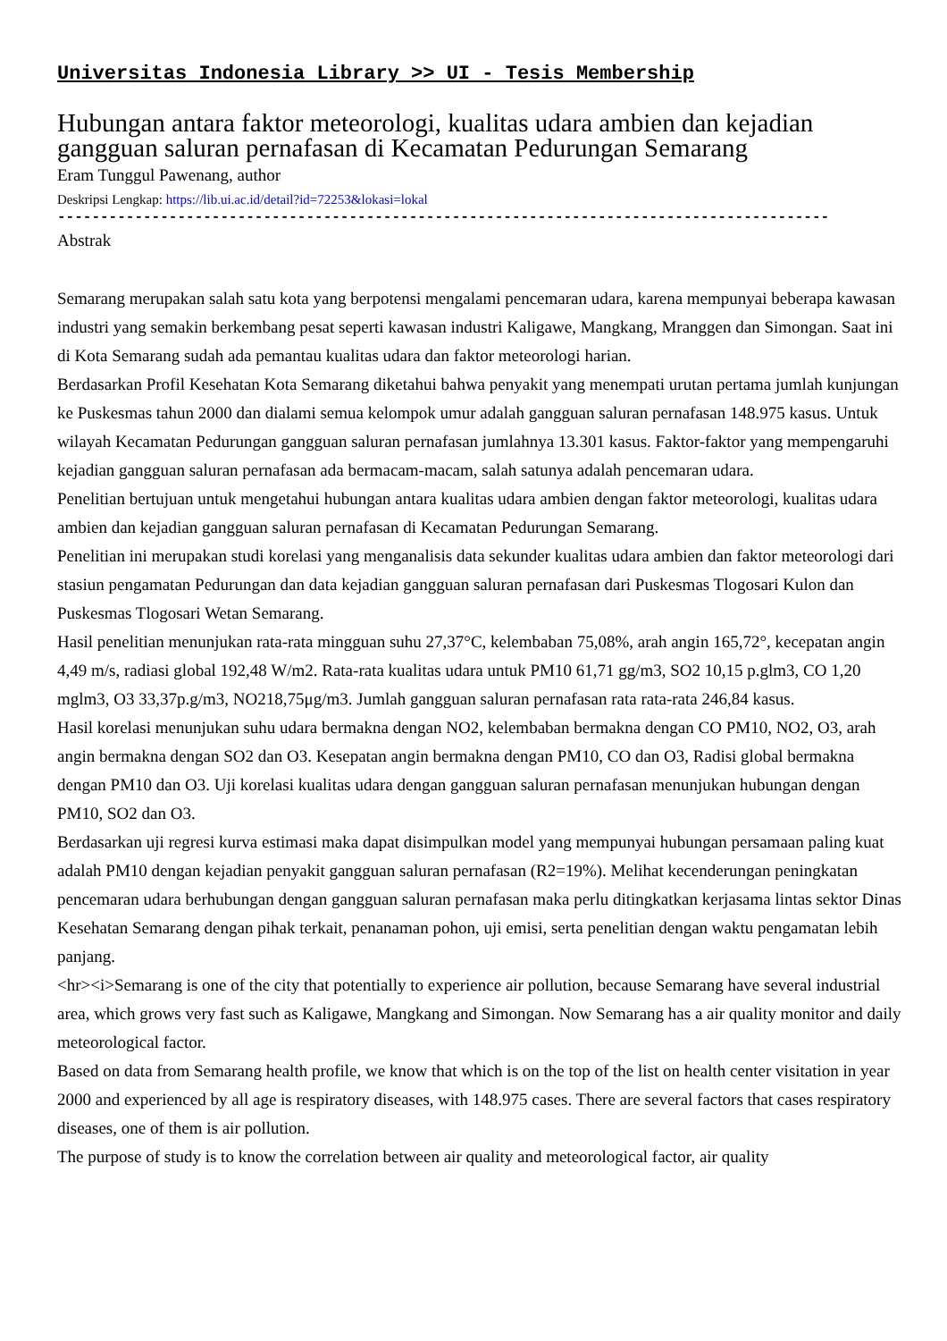Universitas Indonesia Library >> UI - Tesis Membership
Hubungan antara faktor meteorologi, kualitas udara ambien dan kejadian gangguan saluran pernafasan di Kecamatan Pedurungan Semarang
Eram Tunggul Pawenang, author
Deskripsi Lengkap: https://lib.ui.ac.id/detail?id=72253&lokasi=lokal
------------------------------------------------------------------------------------------
Abstrak
Semarang merupakan salah satu kota yang berpotensi mengalami pencemaran udara, karena mempunyai beberapa kawasan industri yang semakin berkembang pesat seperti kawasan industri Kaligawe, Mangkang, Mranggen dan Simongan. Saat ini di Kota Semarang sudah ada pemantau kualitas udara dan faktor meteorologi harian.
Berdasarkan Profil Kesehatan Kota Semarang diketahui bahwa penyakit yang menempati urutan pertama jumlah kunjungan ke Puskesmas tahun 2000 dan dialami semua kelompok umur adalah gangguan saluran pernafasan 148.975 kasus. Untuk wilayah Kecamatan Pedurungan gangguan saluran pernafasan jumlahnya 13.301 kasus. Faktor-faktor yang mempengaruhi kejadian gangguan saluran pernafasan ada bermacam-macam, salah satunya adalah pencemaran udara.
Penelitian bertujuan untuk mengetahui hubungan antara kualitas udara ambien dengan faktor meteorologi, kualitas udara ambien dan kejadian gangguan saluran pernafasan di Kecamatan Pedurungan Semarang.
Penelitian ini merupakan studi korelasi yang menganalisis data sekunder kualitas udara ambien dan faktor meteorologi dari stasiun pengamatan Pedurungan dan data kejadian gangguan saluran pernafasan dari Puskesmas Tlogosari Kulon dan Puskesmas Tlogosari Wetan Semarang.
Hasil penelitian menunjukan rata-rata mingguan suhu 27,37°C, kelembaban 75,08%, arah angin 165,72°, kecepatan angin 4,49 m/s, radiasi global 192,48 W/m2. Rata-rata kualitas udara untuk PM10 61,71 gg/m3, SO2 10,15 p.glm3, CO 1,20 mglm3, O3 33,37p.g/m3, NO218,75μg/m3. Jumlah gangguan saluran pernafasan rata rata-rata 246,84 kasus.
Hasil korelasi menunjukan suhu udara bermakna dengan NO2, kelembaban bermakna dengan CO PM10, NO2, O3, arah angin bermakna dengan SO2 dan O3. Kesepatan angin bermakna dengan PM10, CO dan O3, Radisi global bermakna dengan PM10 dan O3. Uji korelasi kualitas udara dengan gangguan saluran pernafasan menunjukan hubungan dengan PM10, SO2 dan O3.
Berdasarkan uji regresi kurva estimasi maka dapat disimpulkan model yang mempunyai hubungan persamaan paling kuat adalah PM10 dengan kejadian penyakit gangguan saluran pernafasan (R2=19%). Melihat kecenderungan peningkatan pencemaran udara berhubungan dengan gangguan saluran pernafasan maka perlu ditingkatkan kerjasama lintas sektor Dinas Kesehatan Semarang dengan pihak terkait, penanaman pohon, uji emisi, serta penelitian dengan waktu pengamatan lebih panjang.
<hr><i>Semarang is one of the city that potentially to experience air pollution, because Semarang have several industrial area, which grows very fast such as Kaligawe, Mangkang and Simongan. Now Semarang has a air quality monitor and daily meteorological factor.
Based on data from Semarang health profile, we know that which is on the top of the list on health center visitation in year 2000 and experienced by all age is respiratory diseases, with 148.975 cases. There are several factors that cases respiratory diseases, one of them is air pollution.
The purpose of study is to know the correlation between air quality and meteorological factor, air quality